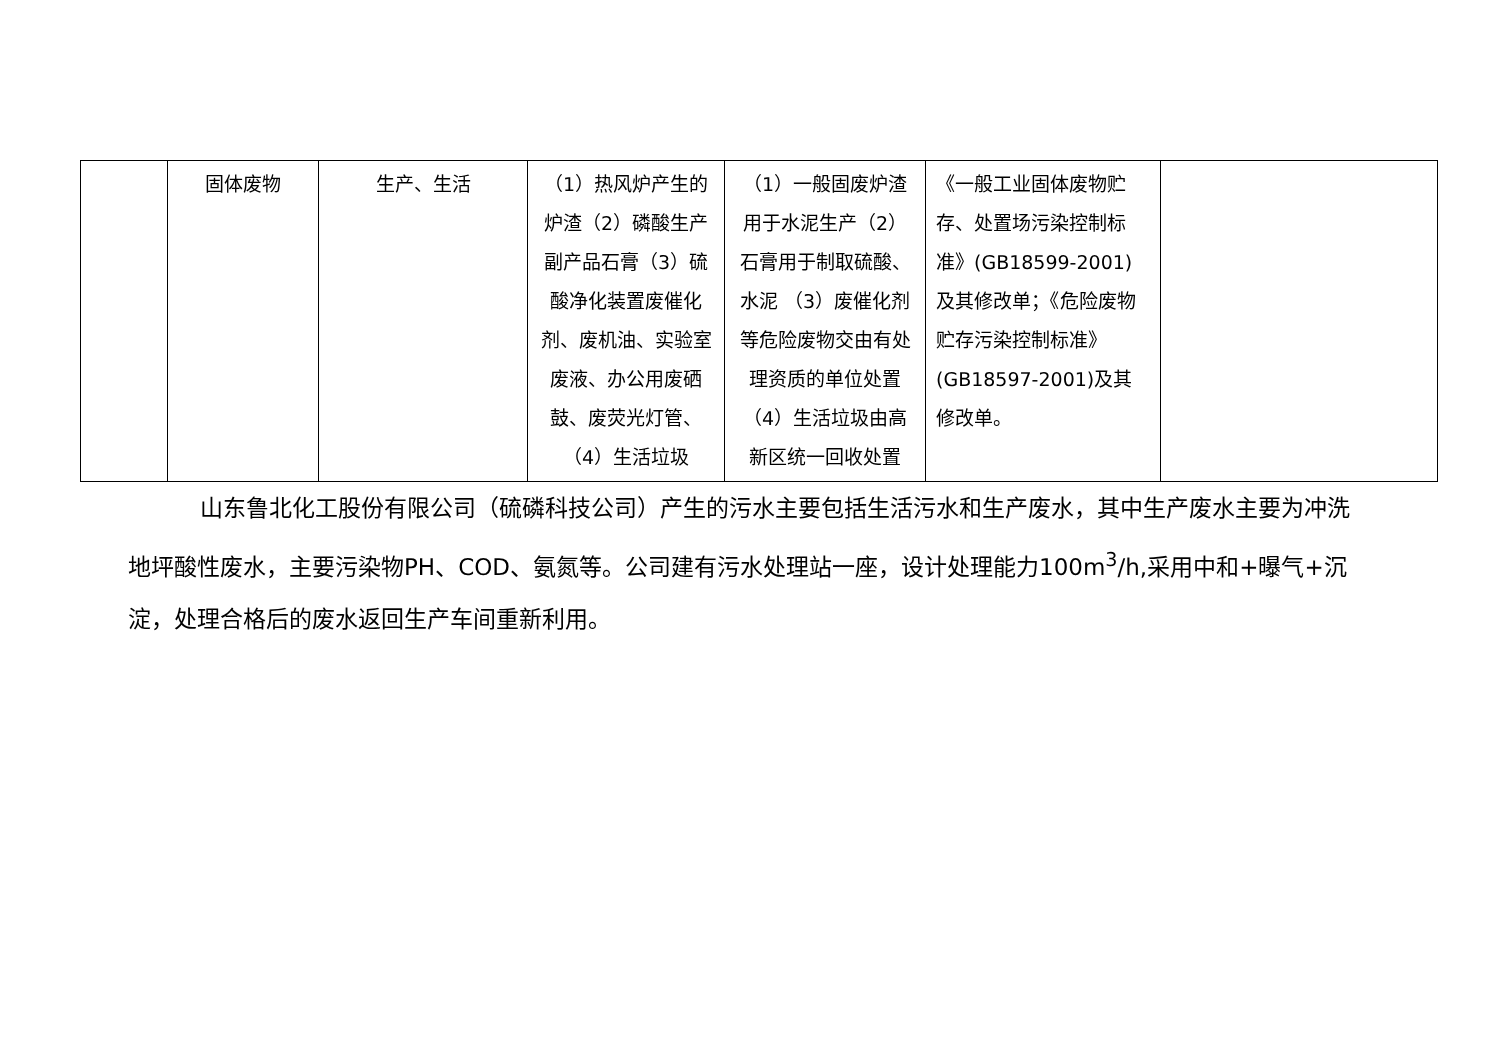| | 固体废物 | 生产、生活 | （1）热风炉产生的炉渣（2）磷酸生产副产品石膏（3）硫酸净化装置废催化剂、废机油、实验室废液、办公用废硒鼓、废荧光灯管、（4）生活垃圾 | （1）一般固废炉渣用于水泥生产（2）石膏用于制取硫酸、水泥 （3）废催化剂等危险废物交由有处理资质的单位处置（4）生活垃圾由高新区统一回收处置 | 《一般工业固体废物贮存、处置场污染控制标准》(GB18599-2001)及其修改单；《危险废物贮存污染控制标准》(GB18597-2001)及其修改单。 | |
山东鲁北化工股份有限公司（硫磷科技公司）产生的污水主要包括生活污水和生产废水，其中生产废水主要为冲洗地坪酸性废水，主要污染物PH、COD、氨氮等。公司建有污水处理站一座，设计处理能力100m<sup>3</sup>/h,采用中和+曝气+沉淀，处理合格后的废水返回生产车间重新利用。